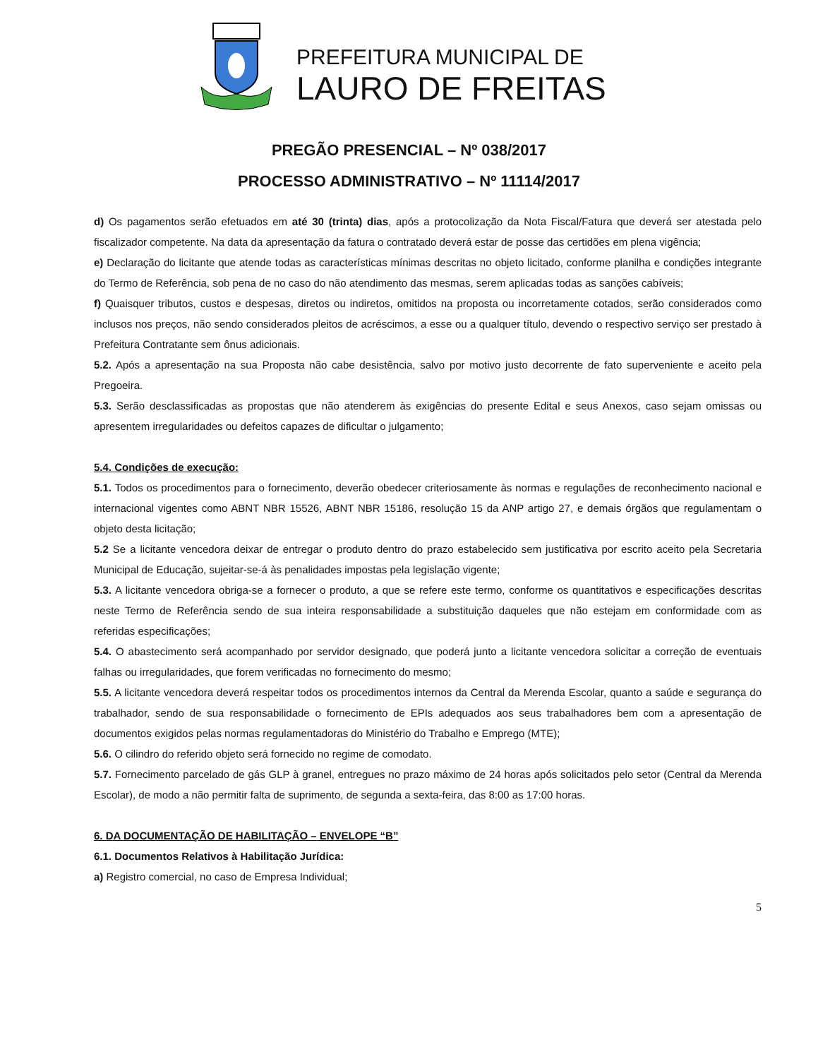PREFEITURA MUNICIPAL DE
LAURO DE FREITAS
PREGÃO PRESENCIAL – Nº 038/2017
PROCESSO ADMINISTRATIVO – Nº 11114/2017
d) Os pagamentos serão efetuados em até 30 (trinta) dias, após a protocolização da Nota Fiscal/Fatura que deverá ser atestada pelo fiscalizador competente. Na data da apresentação da fatura o contratado deverá estar de posse das certidões em plena vigência;
e) Declaração do licitante que atende todas as características mínimas descritas no objeto licitado, conforme planilha e condições integrante do Termo de Referência, sob pena de no caso do não atendimento das mesmas, serem aplicadas todas as sanções cabíveis;
f) Quaisquer tributos, custos e despesas, diretos ou indiretos, omitidos na proposta ou incorretamente cotados, serão considerados como inclusos nos preços, não sendo considerados pleitos de acréscimos, a esse ou a qualquer título, devendo o respectivo serviço ser prestado à Prefeitura Contratante sem ônus adicionais.
5.2. Após a apresentação na sua Proposta não cabe desistência, salvo por motivo justo decorrente de fato superveniente e aceito pela Pregoeira.
5.3. Serão desclassificadas as propostas que não atenderem às exigências do presente Edital e seus Anexos, caso sejam omissas ou apresentem irregularidades ou defeitos capazes de dificultar o julgamento;
5.4. Condições de execução:
5.1. Todos os procedimentos para o fornecimento, deverão obedecer criteriosamente às normas e regulações de reconhecimento nacional e internacional vigentes como ABNT NBR 15526, ABNT NBR 15186, resolução 15 da ANP artigo 27, e demais órgãos que regulamentam o objeto desta licitação;
5.2 Se a licitante vencedora deixar de entregar o produto dentro do prazo estabelecido sem justificativa por escrito aceito pela Secretaria Municipal de Educação, sujeitar-se-á às penalidades impostas pela legislação vigente;
5.3. A licitante vencedora obriga-se a fornecer o produto, a que se refere este termo, conforme os quantitativos e especificações descritas neste Termo de Referência sendo de sua inteira responsabilidade a substituição daqueles que não estejam em conformidade com as referidas especificações;
5.4. O abastecimento será acompanhado por servidor designado, que poderá junto a licitante vencedora solicitar a correção de eventuais falhas ou irregularidades, que forem verificadas no fornecimento do mesmo;
5.5. A licitante vencedora deverá respeitar todos os procedimentos internos da Central da Merenda Escolar, quanto a saúde e segurança do trabalhador, sendo de sua responsabilidade o fornecimento de EPIs adequados aos seus trabalhadores bem com a apresentação de documentos exigidos pelas normas regulamentadoras do Ministério do Trabalho e Emprego (MTE);
5.6. O cilindro do referido objeto será fornecido no regime de comodato.
5.7. Fornecimento parcelado de gás GLP à granel, entregues no prazo máximo de 24 horas após solicitados pelo setor (Central da Merenda Escolar), de modo a não permitir falta de suprimento, de segunda a sexta-feira, das 8:00 as 17:00 horas.
6. DA DOCUMENTAÇÃO DE HABILITAÇÃO – ENVELOPE “B”
6.1. Documentos Relativos à Habilitação Jurídica:
a) Registro comercial, no caso de Empresa Individual;
5